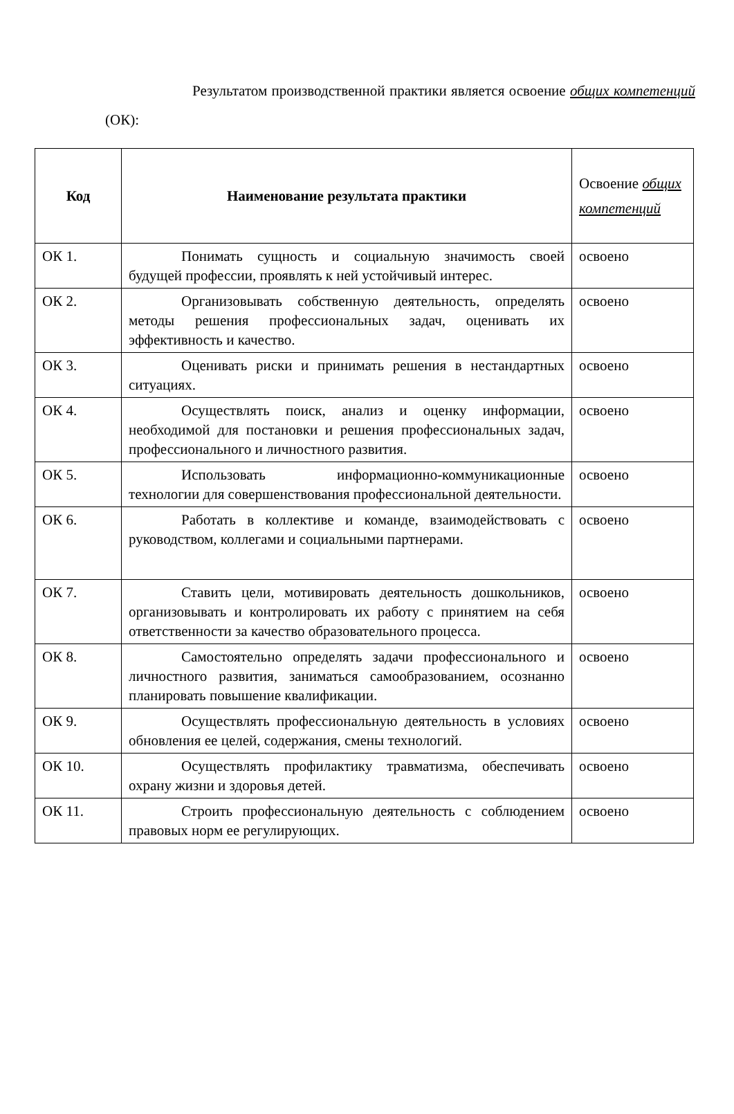Результатом производственной практики является освоение общих компетенций (ОК):
| Код | Наименование результата практики | Освоение общих компетенций |
| --- | --- | --- |
| ОК 1. | Понимать сущность и социальную значимость своей будущей профессии, проявлять к ней устойчивый интерес. | освоено |
| ОК 2. | Организовывать собственную деятельность, определять методы решения профессиональных задач, оценивать их эффективность и качество. | освоено |
| ОК 3. | Оценивать риски и принимать решения в нестандартных ситуациях. | освоено |
| ОК 4. | Осуществлять поиск, анализ и оценку информации, необходимой для постановки и решения профессиональных задач, профессионального и личностного развития. | освоено |
| ОК 5. | Использовать информационно-коммуникационные технологии для совершенствования профессиональной деятельности. | освоено |
| ОК 6. | Работать в коллективе и команде, взаимодействовать с руководством, коллегами и социальными партнерами. | освоено |
| ОК 7. | Ставить цели, мотивировать деятельность дошкольников, организовывать и контролировать их работу с принятием на себя ответственности за качество образовательного процесса. | освоено |
| ОК 8. | Самостоятельно определять задачи профессионального и личностного развития, заниматься самообразованием, осознанно планировать повышение квалификации. | освоено |
| ОК 9. | Осуществлять профессиональную деятельность в условиях обновления ее целей, содержания, смены технологий. | освоено |
| ОК 10. | Осуществлять профилактику травматизма, обеспечивать охрану жизни и здоровья детей. | освоено |
| ОК 11. | Строить профессиональную деятельность с соблюдением правовых норм ее регулирующих. | освоено |